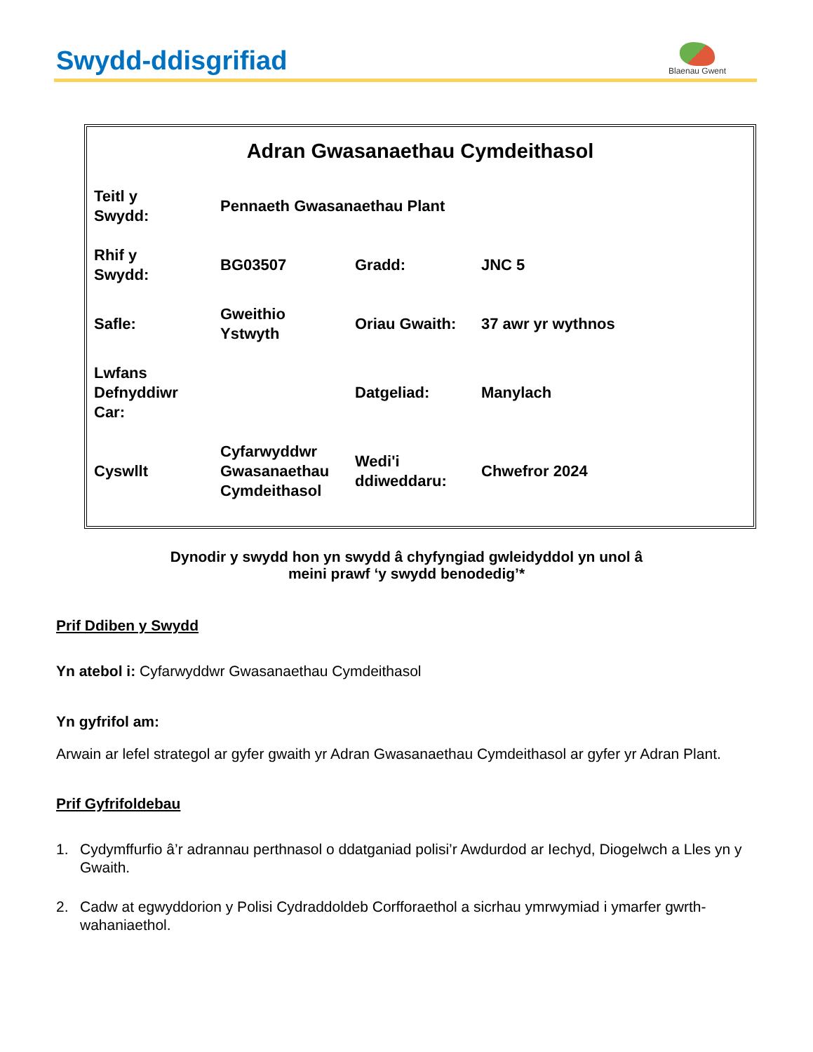Swydd-ddisgrifiad
Blaenau Gwent
Adran Gwasanaethau Cymdeithasol
| Teitl y Swydd: | Pennaeth Gwasanaethau Plant | | |
| Rhif y Swydd: | BG03507 | Gradd: | JNC 5 |
| Safle: | Gweithio Ystwyth | Oriau Gwaith: | 37 awr yr wythnos |
| Lwfans Defnyddiwr Car: | | Datgeliad: | Manylach |
| Cyswllt | Cyfarwyddwr Gwasanaethau Cymdeithasol | Wedi'i ddiweddaru: | Chwefror 2024 |
Dynodir y swydd hon yn swydd â chyfyngiad gwleidyddol yn unol â
meini prawf ‘y swydd benodedig’*
Prif Ddiben y Swydd
Yn atebol i: Cyfarwyddwr Gwasanaethau Cymdeithasol
Yn gyfrifol am:
Arwain ar lefel strategol ar gyfer gwaith yr Adran Gwasanaethau Cymdeithasol ar gyfer yr Adran Plant.
Prif Gyfrifoldebau
1. Cydymffurfio â’r adrannau perthnasol o ddatganiad polisi’r Awdurdod ar Iechyd, Diogelwch a Lles yn y Gwaith.
2. Cadw at egwyddorion y Polisi Cydraddoldeb Corfforaethol a sicrhau ymrwymiad i ymarfer gwrth-wahaniaethol.